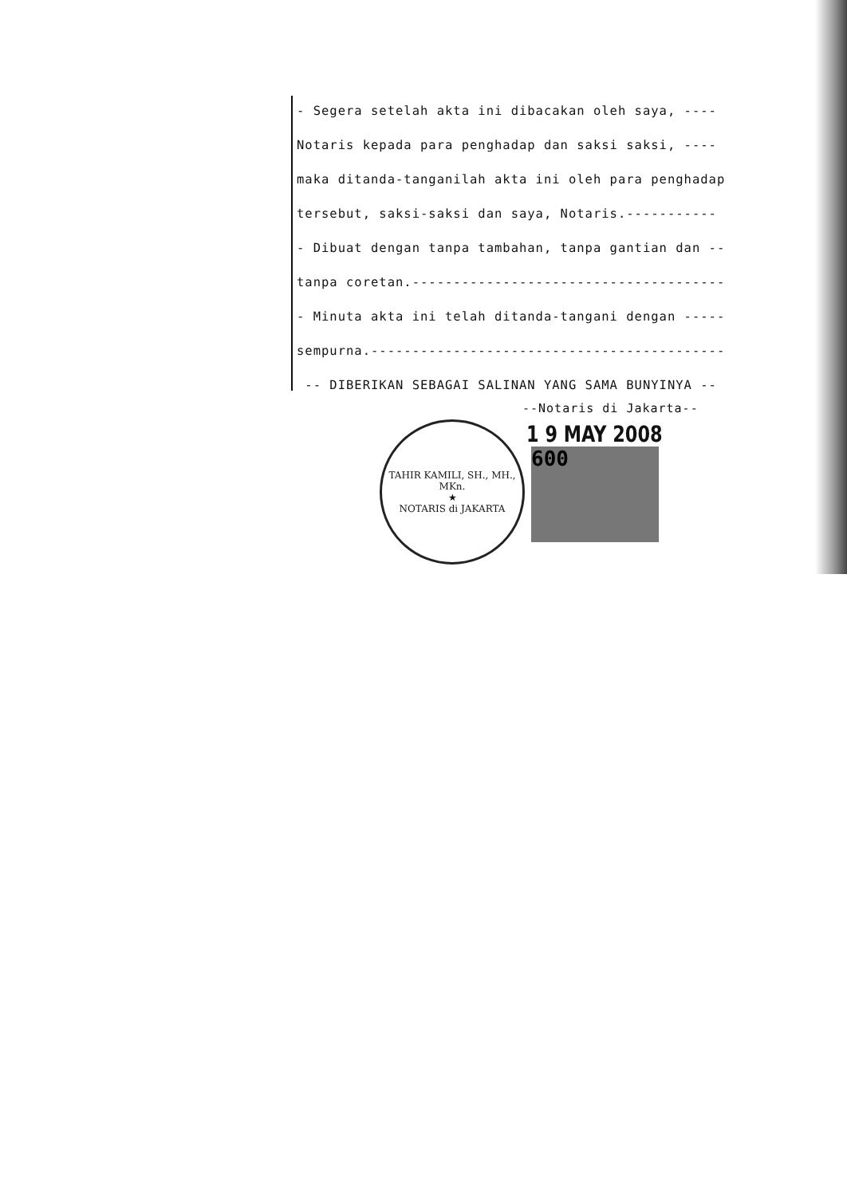- Segera setelah akta ini dibacakan oleh saya, ----
Notaris kepada para penghadap dan saksi saksi, ----
maka ditanda-tanganilah akta ini oleh para penghadap
tersebut, saksi-saksi dan saya, Notaris.-----------
- Dibuat dengan tanpa tambahan, tanpa gantian dan --
tanpa coretan.--------------------------------------
- Minuta akta ini telah ditanda-tangani dengan -----
sempurna.-------------------------------------------
-- DIBERIKAN SEBAGAI SALINAN YANG SAMA BUNYINYA --
--Notaris di Jakarta--
1 9 MAY 2008
TAHIR KAMILI, SH., MH., MKn.
★
NOTARIS di JAKARTA
600